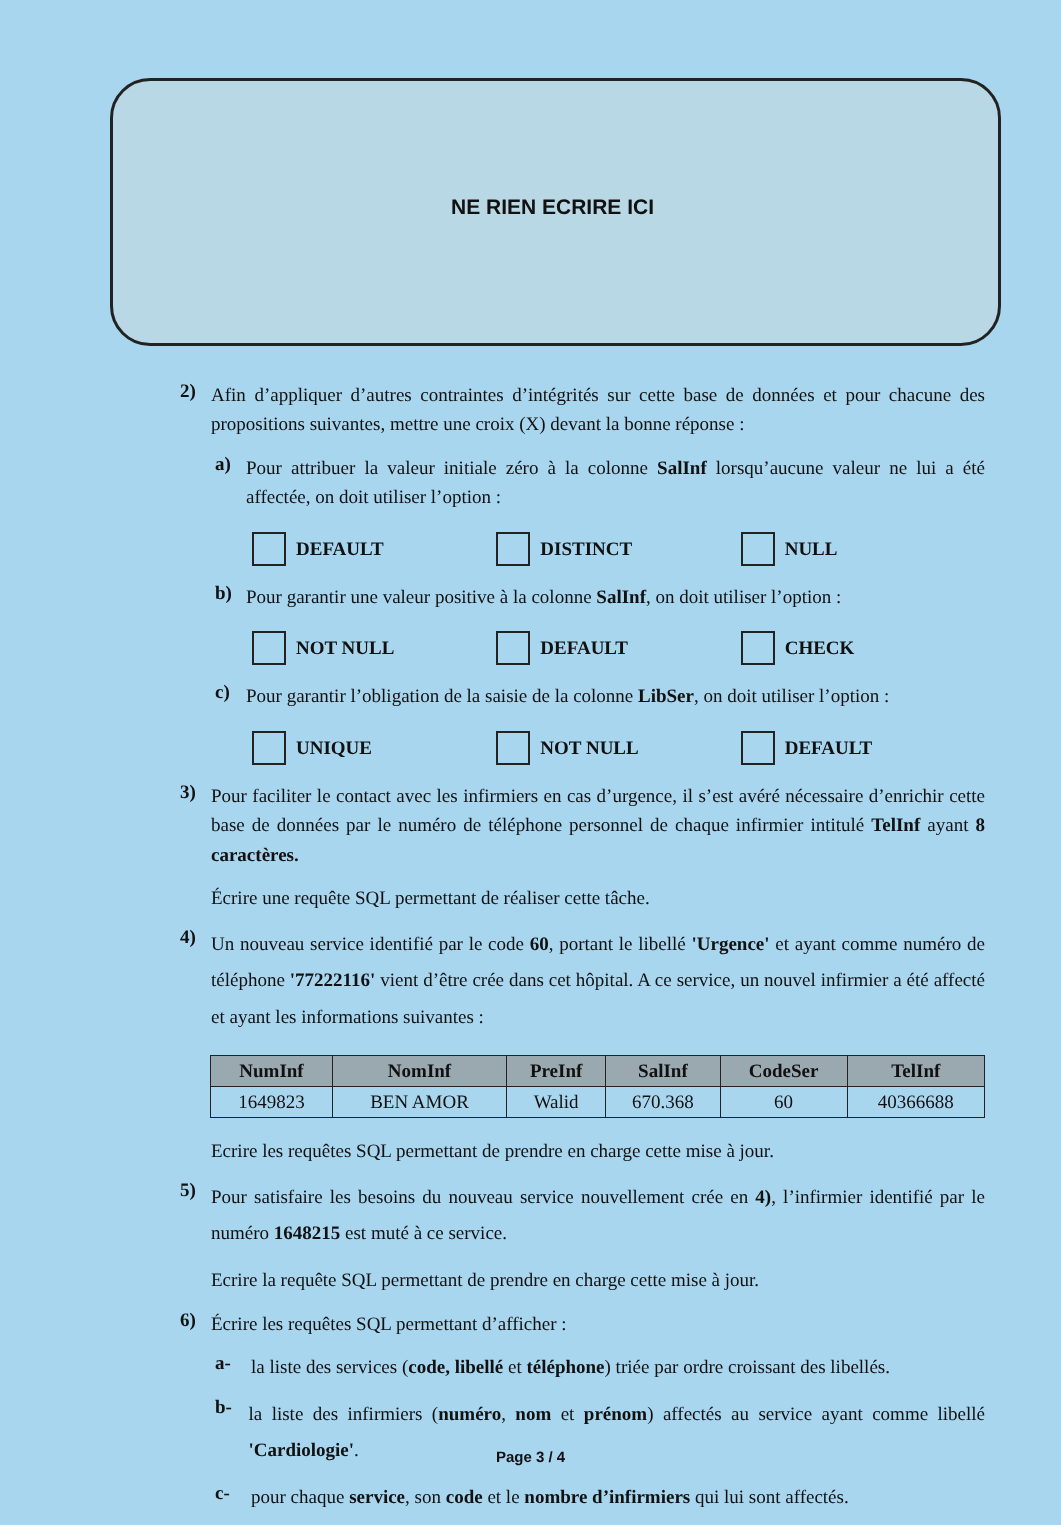NE RIEN ECRIRE ICI
2)
Afin d’appliquer d’autres contraintes d’intégrités sur cette base de données et pour chacune des propositions suivantes, mettre une croix (X) devant la bonne réponse :
a)
Pour attribuer la valeur initiale zéro à la colonne SalInf lorsqu’aucune valeur ne lui a été affectée, on doit utiliser l’option :
DEFAULT DISTINCT NULL
b)
Pour garantir une valeur positive à la colonne SalInf, on doit utiliser l’option :
NOT NULL DEFAULT CHECK
c)
Pour garantir l’obligation de la saisie de la colonne LibSer, on doit utiliser l’option :
UNIQUE NOT NULL DEFAULT
3)
Pour faciliter le contact avec les infirmiers en cas d’urgence, il s’est avéré nécessaire d’enrichir cette base de données par le numéro de téléphone personnel de chaque infirmier intitulé TelInf ayant 8 caractères.
Écrire une requête SQL permettant de réaliser cette tâche.
4)
Un nouveau service identifié par le code 60, portant le libellé 'Urgence' et ayant comme numéro de téléphone '77222116' vient d’être crée dans cet hôpital. A ce service, un nouvel infirmier a été affecté et ayant les informations suivantes :
| NumInf | NomInf | PreInf | SalInf | CodeSer | TelInf |
| --- | --- | --- | --- | --- | --- |
| 1649823 | BEN AMOR | Walid | 670.368 | 60 | 40366688 |
Ecrire les requêtes SQL permettant de prendre en charge cette mise à jour.
5)
Pour satisfaire les besoins du nouveau service nouvellement crée en 4), l’infirmier identifié par le numéro 1648215 est muté à ce service.
Ecrire la requête SQL permettant de prendre en charge cette mise à jour.
6)
Écrire les requêtes SQL permettant d’afficher :
a-
la liste des services (code, libellé et téléphone) triée par ordre croissant des libellés.
b-
la liste des infirmiers (numéro, nom et prénom) affectés au service ayant comme libellé 'Cardiologie'.
c-
pour chaque service, son code et le nombre d’infirmiers qui lui sont affectés.
Page 3 / 4